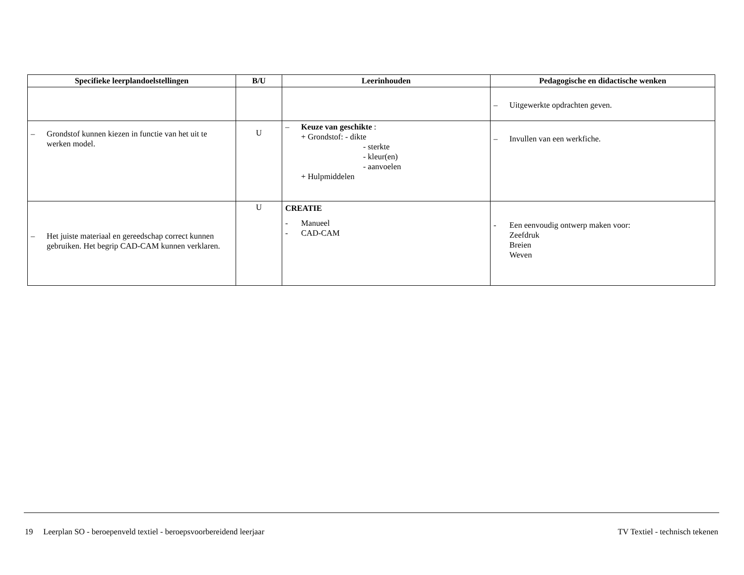| Specifieke leerplandoelstellingen | B/U | Leerinhouden | Pedagogische en didactische wenken |
| --- | --- | --- | --- |
| | | | – Uitgewerkte opdrachten geven. |
| – Grondstof kunnen kiezen in functie van het uit te werken model. | U | – Keuze van geschikte : + Grondstof: - dikte - sterkte - kleur(en) - aanvoelen + Hulpmiddelen | – Invullen van een werkfiche. |
| – Het juiste materiaal en gereedschap correct kunnen gebruiken. Het begrip CAD-CAM kunnen verklaren. | U | CREATIE - Manueel - CAD-CAM | - Een eenvoudig ontwerp maken voor: Zeefdruk Breien Weven |
19 Leerplan SO - beroepenveld textiel - beroepsvoorbereidend leerjaar TV Textiel - technisch tekenen